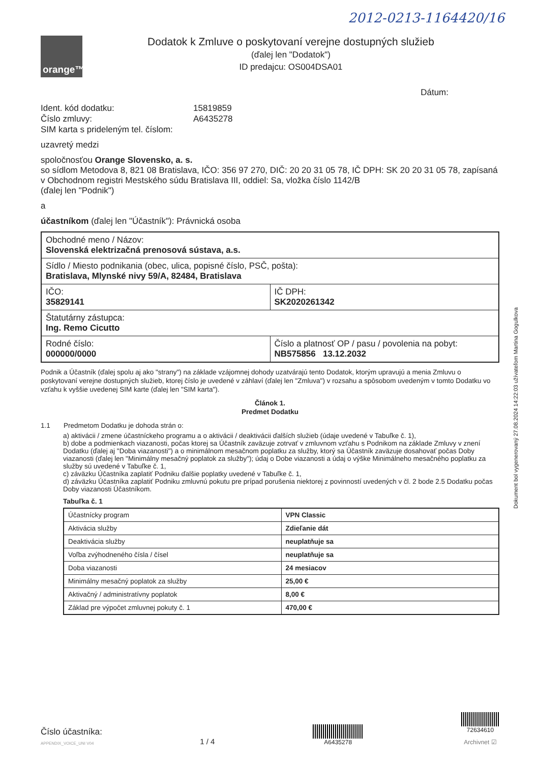2012-0213-1164420/16
orange™
Dodatok k Zmluve o poskytovaní verejne dostupných služieb
(ďalej len "Dodatok")
ID predajcu: OS004DSA01
Dátum:
Ident. kód dodatku: 15819859 Číslo zmluvy: A6435278 SIM karta s prideleným tel. číslom:
uzavretý medzi
spoločnosťou Orange Slovensko, a. s.
so sídlom Metodova 8, 821 08 Bratislava, IČO: 356 97 270, DIČ: 20 20 31 05 78, IČ DPH: SK 20 20 31 05 78, zapísaná v Obchodnom registri Mestského súdu Bratislava III, oddiel: Sa, vložka číslo 1142/B
(ďalej len "Podnik")
a
účastníkom (ďalej len "Účastník"): Právnická osoba
| Obchodné meno / Názov: Slovenská elektrizačná prenosová sústava, a.s. | |
| Sídlo / Miesto podnikania (obec, ulica, popisné číslo, PSČ, pošta): Bratislava, Mlynské nivy 59/A, 82484, Bratislava | |
| IČO: 35829141 | IČ DPH: SK2020261342 |
| Štatutárny zástupca: Ing. Remo Cicutto | |
| Rodné číslo: 000000/0000 | Číslo a platnosť OP / pasu / povolenia na pobyt: NB575856 13.12.2032 |
Podnik a Účastník (ďalej spolu aj ako "strany") na základe vzájomnej dohody uzatvárajú tento Dodatok, ktorým upravujú a menia Zmluvu o poskytovaní verejne dostupných služieb, ktorej číslo je uvedené v záhlaví (ďalej len "Zmluva") v rozsahu a spôsobom uvedeným v tomto Dodatku vo vzťahu k vyššie uvedenej SIM karte (ďalej len "SIM karta").
Článok 1.
Predmet Dodatku
1.1 Predmetom Dodatku je dohoda strán o:
a) aktivácii / zmene účastníckeho programu a o aktivácii / deaktivácii ďalších služieb (údaje uvedené v Tabuľke č. 1),
b) dobe a podmienkach viazanosti, počas ktorej sa Účastník zaväzuje zotrvať v zmluvnom vzťahu s Podnikom na základe Zmluvy v znení Dodatku (ďalej aj "Doba viazanosti") a o minimálnom mesačnom poplatku za služby, ktorý sa Účastník zaväzuje dosahovať počas Doby viazanosti (ďalej len "Minimálny mesačný poplatok za služby"); údaj o Dobe viazanosti a údaj o výške Minimálneho mesačného poplatku za služby sú uvedené v Tabuľke č. 1,
c) záväzku Účastníka zaplatiť Podniku ďalšie poplatky uvedené v Tabuľke č. 1,
d) záväzku Účastníka zaplatiť Podniku zmluvnú pokutu pre prípad porušenia niektorej z povinností uvedených v čl. 2 bode 2.5 Dodatku počas Doby viazanosti Účastníkom.
Tabuľka č. 1
| Účastnícky program | VPN Classic |
| Aktivácia služby | Zdieľanie dát |
| Deaktivácia služby | neuplatňuje sa |
| Voľba zvýhodneného čísla / čísel | neuplatňuje sa |
| Doba viazanosti | 24 mesiacov |
| Minimálny mesačný poplatok za služby | 25,00 € |
| Aktivačný / administratívny poplatok | 8,00 € |
| Základ pre výpočet zmluvnej pokuty č. 1 | 470,00 € |
Dokument bol vygenerovaný 27.08.2024 14:22:03 užívateľom Martina Gogulkova
Číslo účastníka:
APPENDIX_VOICE_UNI V04
1 / 4
A6435278
72634610
Archivnet ☑